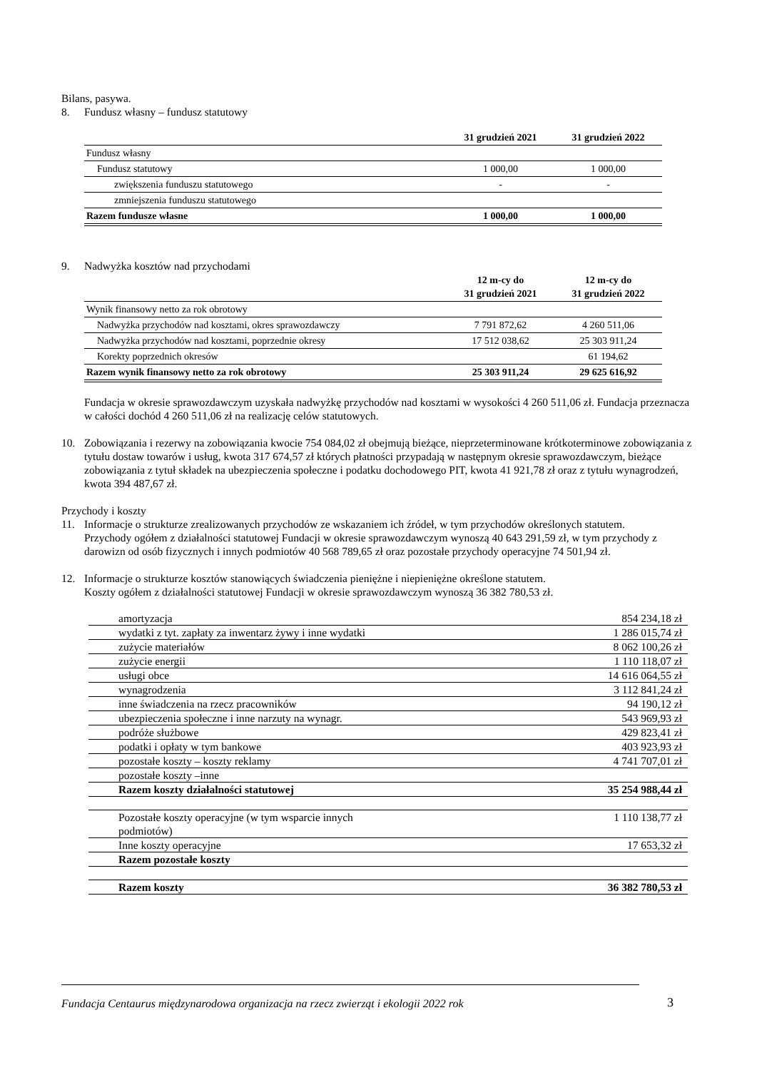Bilans, pasywa.
8. Fundusz własny – fundusz statutowy
| | 31 grudzień 2021 | 31 grudzień 2022 |
| --- | --- | --- |
| Fundusz własny | | |
| Fundusz statutowy | 1 000,00 | 1 000,00 |
| zwiększenia funduszu statutowego | - | - |
| zmniejszenia funduszu statutowego | | |
| Razem fundusze własne | 1 000,00 | 1 000,00 |
9. Nadwyżka kosztów nad przychodami
| | 12 m-cy do 31 grudzień 2021 | 12 m-cy do 31 grudzień 2022 |
| --- | --- | --- |
| Wynik finansowy netto za rok obrotowy | | |
| Nadwyżka przychodów nad kosztami, okres sprawozdawczy | 7 791 872,62 | 4 260 511,06 |
| Nadwyżka przychodów nad kosztami, poprzednie okresy | 17 512 038,62 | 25 303 911,24 |
| Korekty poprzednich okresów | | 61 194,62 |
| Razem wynik finansowy netto za rok obrotowy | 25 303 911,24 | 29 625 616,92 |
Fundacja w okresie sprawozdawczym uzyskała nadwyżkę przychodów nad kosztami w wysokości 4 260 511,06 zł. Fundacja przeznacza w całości dochód 4 260 511,06 zł na realizację celów statutowych.
10. Zobowiązania i rezerwy na zobowiązania kwocie 754 084,02 zł obejmują bieżące, nieprzeterminowane krótkoterminowe zobowiązania z tytułu dostaw towarów i usług, kwota 317 674,57 zł których płatności przypadają w następnym okresie sprawozdawczym, bieżące zobowiązania z tytuł składek na ubezpieczenia społeczne i podatku dochodowego PIT, kwota 41 921,78 zł oraz z tytułu wynagrodzeń, kwota 394 487,67 zł.
Przychody i koszty
11. Informacje o strukturze zrealizowanych przychodów ze wskazaniem ich źródeł, w tym przychodów określonych statutem.
Przychody ogółem z działalności statutowej Fundacji w okresie sprawozdawczym wynoszą 40 643 291,59 zł, w tym przychody z darowizn od osób fizycznych i innych podmiotów 40 568 789,65 zł oraz pozostałe przychody operacyjne 74 501,94 zł.
12. Informacje o strukturze kosztów stanowiących świadczenia pieniężne i niepieniężne określone statutem.
Koszty ogółem z działalności statutowej Fundacji w okresie sprawozdawczym wynoszą 36 382 780,53 zł.
| amortyzacja | 854 234,18 zł |
| wydatki z tyt. zapłaty za inwentarz żywy i inne wydatki | 1 286 015,74 zł |
| zużycie materiałów | 8 062 100,26 zł |
| zużycie energii | 1 110 118,07 zł |
| usługi obce | 14 616 064,55 zł |
| wynagrodzenia | 3 112 841,24 zł |
| inne świadczenia na rzecz pracowników | 94 190,12 zł |
| ubezpieczenia społeczne i inne narzuty na wynagr. | 543 969,93 zł |
| podróże służbowe | 429 823,41 zł |
| podatki i opłaty w tym bankowe | 403 923,93 zł |
| pozostałe koszty – koszty reklamy | 4 741 707,01 zł |
| pozostałe koszty –inne | |
| Razem koszty działalności statutowej | 35 254 988,44 zł |
| Pozostałe koszty operacyjne (w tym wsparcie innych podmiotów) | 1 110 138,77 zł |
| Inne koszty operacyjne | 17 653,32 zł |
| Razem pozostałe koszty | |
| Razem koszty | 36 382 780,53 zł |
Fundacja Centaurus międzynarodowa organizacja na rzecz zwierząt i ekologii 2022 rok
3